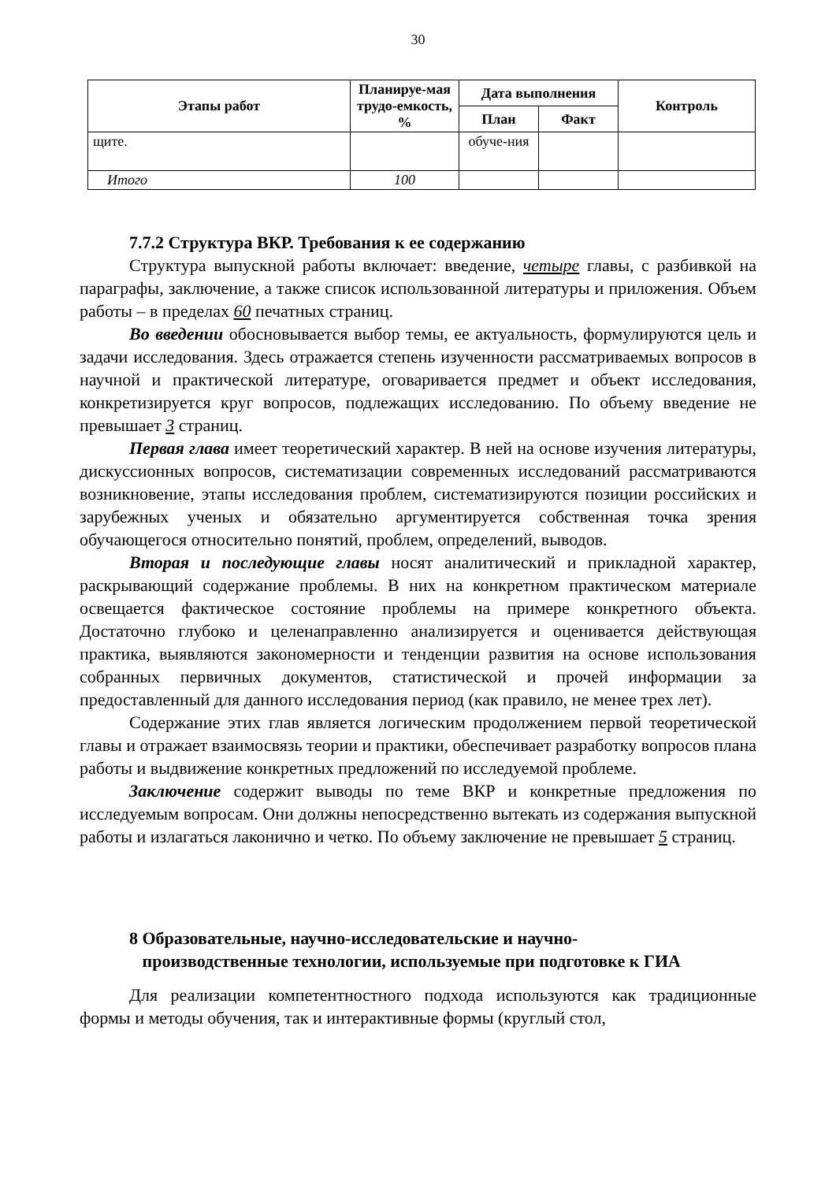30
| Этапы работ | Планируе-мая трудо-емкость, % | Дата выполнения | | Контроль |
| --- | --- | --- | --- | --- |
| | | План | Факт | |
| щите. | | обуче-ния | | |
| Итого | 100 | | | |
7.7.2 Структура ВКР. Требования к ее содержанию
Структура выпускной работы включает: введение, четыре главы, с разбивкой на параграфы, заключение, а также список использованной литературы и приложения. Объем работы – в пределах 60 печатных страниц.
Во введении обосновывается выбор темы, ее актуальность, формулируются цель и задачи исследования. Здесь отражается степень изученности рассматриваемых вопросов в научной и практической литературе, оговаривается предмет и объект исследования, конкретизируется круг вопросов, подлежащих исследованию. По объему введение не превышает 3 страниц.
Первая глава имеет теоретический характер. В ней на основе изучения литературы, дискуссионных вопросов, систематизации современных исследований рассматриваются возникновение, этапы исследования проблем, систематизируются позиции российских и зарубежных ученых и обязательно аргументируется собственная точка зрения обучающегося относительно понятий, проблем, определений, выводов.
Вторая и последующие главы носят аналитический и прикладной характер, раскрывающий содержание проблемы. В них на конкретном практическом материале освещается фактическое состояние проблемы на примере конкретного объекта. Достаточно глубоко и целенаправленно анализируется и оценивается действующая практика, выявляются закономерности и тенденции развития на основе использования собранных первичных документов, статистической и прочей информации за предоставленный для данного исследования период (как правило, не менее трех лет).
Содержание этих глав является логическим продолжением первой теоретической главы и отражает взаимосвязь теории и практики, обеспечивает разработку вопросов плана работы и выдвижение конкретных предложений по исследуемой проблеме.
Заключение содержит выводы по теме ВКР и конкретные предложения по исследуемым вопросам. Они должны непосредственно вытекать из содержания выпускной работы и излагаться лаконично и четко. По объему заключение не превышает 5 страниц.
8 Образовательные, научно-исследовательские и научно-
производственные технологии, используемые при подготовке к ГИА
Для реализации компетентностного подхода используются как традиционные формы и методы обучения, так и интерактивные формы (круглый стол,